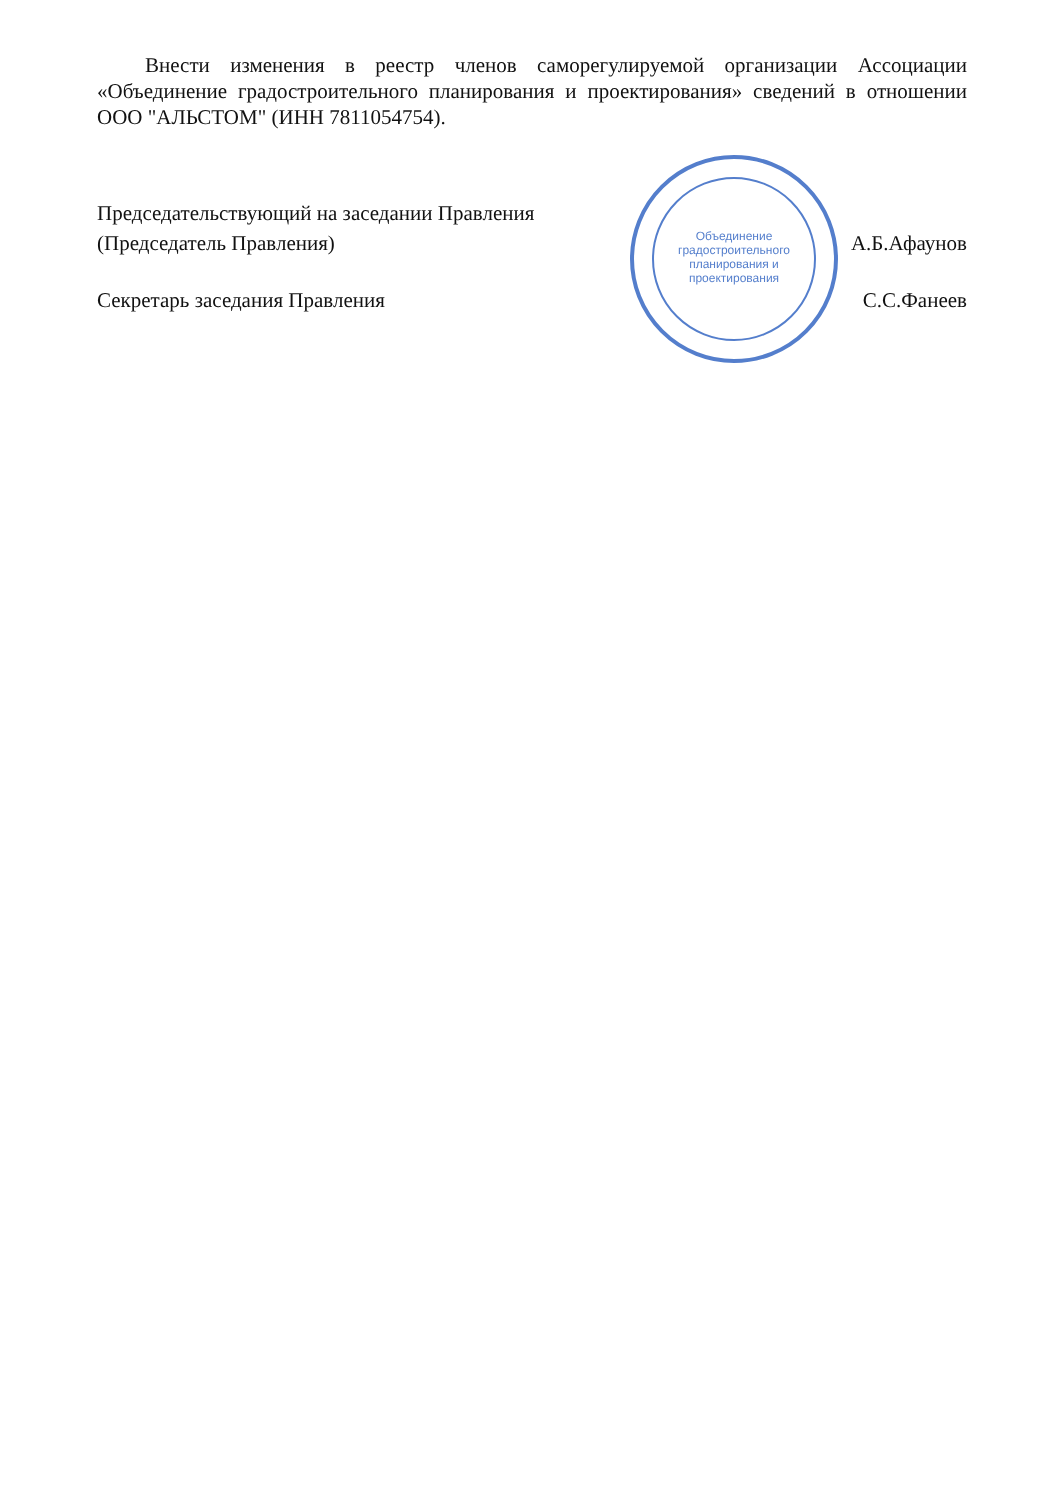Внести изменения в реестр членов саморегулируемой организации Ассоциации «Объединение градостроительного планирования и проектирования» сведений в отношении ООО "АЛЬСТОМ" (ИНН 7811054754).
Объединение градостроительного планирования и проектирования
Председательствующий на заседании Правления
(Председатель Правления) А.Б.Афаунов
Секретарь заседания Правления С.С.Фанеев